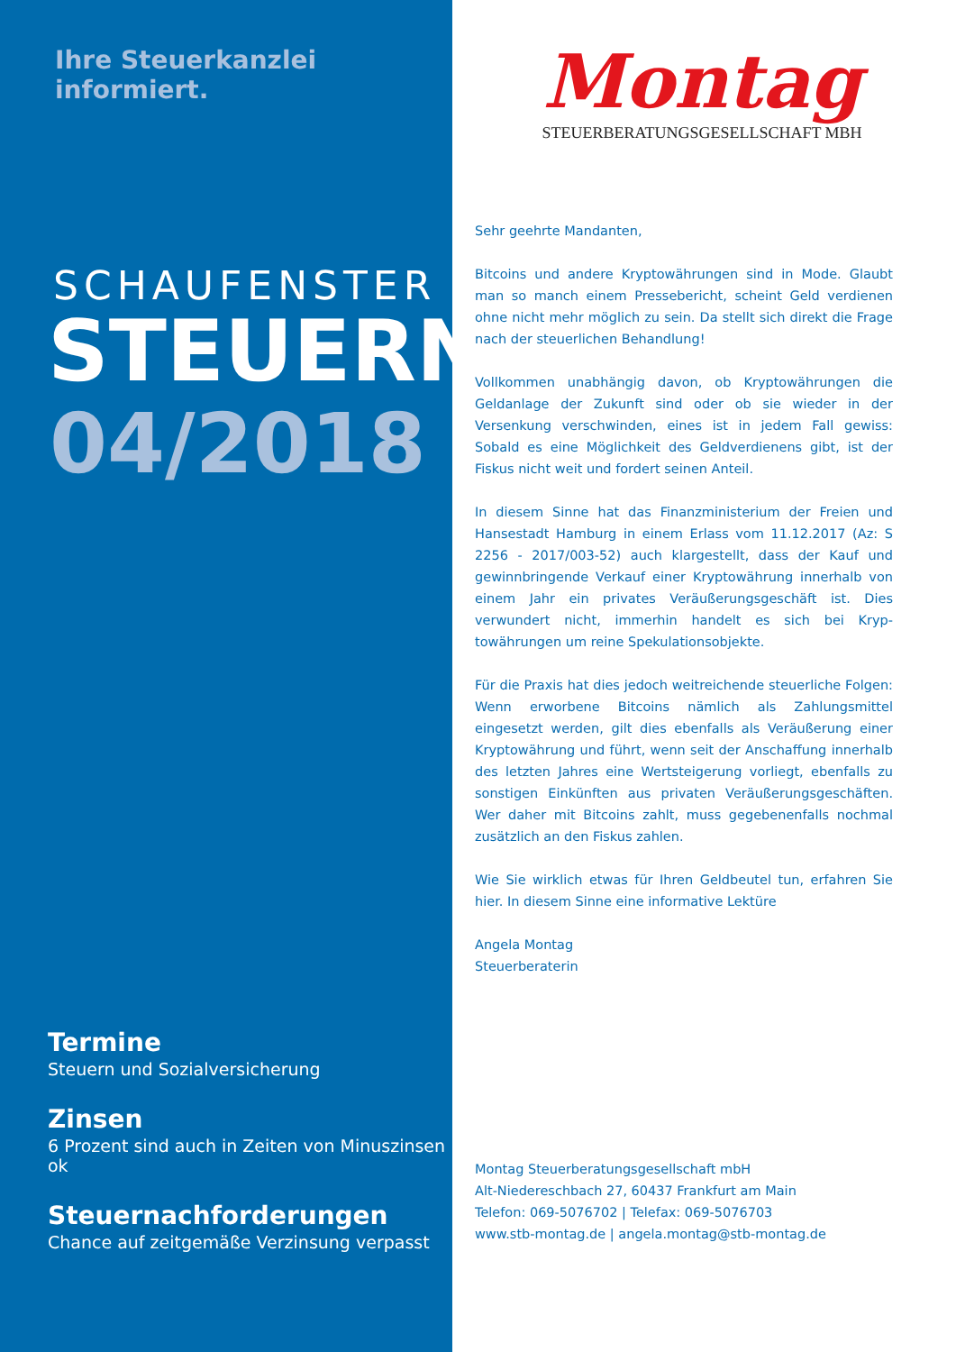Ihre Steuerkanzlei informiert.
SCHAUFENSTER
STEUERN
04/2018
Termine
Steuern und Sozialversicherung
Zinsen
6 Prozent sind auch in Zeiten von Minuszinsen ok
Steuernachforderungen
Chance auf zeitgemäße Verzinsung verpasst
Montag
STEUERBERATUNGSGESELLSCHAFT MBH
Sehr geehrte Mandanten,
Bitcoins und andere Kryptowährungen sind in Mode. Glaubt man so manch einem Pressebericht, scheint Geld verdienen ohne nicht mehr möglich zu sein. Da stellt sich direkt die Frage nach der steuerlichen Behandlung!
Vollkommen unabhängig davon, ob Kryptowährungen die Geldanlage der Zukunft sind oder ob sie wieder in der Versenkung verschwinden, eines ist in jedem Fall gewiss: Sobald es eine Möglichkeit des Geldver­dienens gibt, ist der Fiskus nicht weit und fordert seinen Anteil.
In diesem Sinne hat das Finanzministerium der Freien und Hansestadt Hamburg in einem Erlass vom 11.12.2017 (Az: S 2256 - 2017/003-52) auch klargestellt, dass der Kauf und gewinnbringende Verkauf einer Kryptowährung innerhalb von einem Jahr ein privates Veräußerungs­geschäft ist. Dies verwundert nicht, immerhin handelt es sich bei Kryp­towährungen um reine Spekulationsobjekte.
Für die Praxis hat dies jedoch weitreichende steuerliche Folgen: Wenn erworbene Bitcoins nämlich als Zahlungsmittel eingesetzt werden, gilt dies ebenfalls als Veräußerung einer Kryptowährung und führt, wenn seit der Anschaffung innerhalb des letzten Jahres eine Wertsteigerung vorliegt, ebenfalls zu sonstigen Einkünften aus privaten Veräußerungs­geschäften. Wer daher mit Bitcoins zahlt, muss gegebenenfalls noch­mal zusätzlich an den Fiskus zahlen.
Wie Sie wirklich etwas für Ihren Geldbeutel tun, erfahren Sie hier. In diesem Sinne eine informative Lektüre
Angela Montag
Steuerberaterin
Montag Steuerberatungsgesellschaft mbH
Alt-Niedereschbach 27, 60437 Frankfurt am Main
Telefon: 069-5076702 | Telefax: 069-5076703
www.stb-montag.de | angela.montag@stb-montag.de